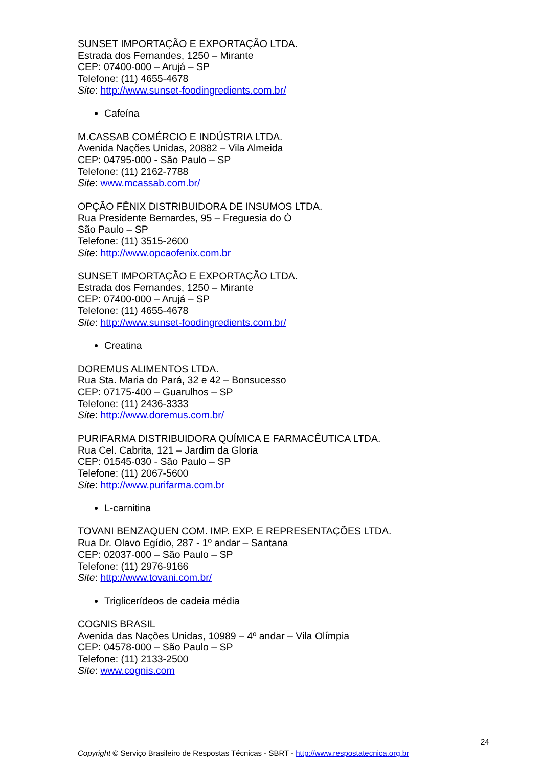SUNSET IMPORTAÇÃO E EXPORTAÇÃO LTDA.
Estrada dos Fernandes, 1250 – Mirante
CEP: 07400-000 – Arujá – SP
Telefone: (11) 4655-4678
Site: http://www.sunset-foodingredients.com.br/
Cafeína
M.CASSAB COMÉRCIO E INDÚSTRIA LTDA.
Avenida Nações Unidas, 20882 – Vila Almeida
CEP: 04795-000 - São Paulo – SP
Telefone: (11) 2162-7788
Site: www.mcassab.com.br/
OPÇÃO FÊNIX DISTRIBUIDORA DE INSUMOS LTDA.
Rua Presidente Bernardes, 95 – Freguesia do Ó
São Paulo – SP
Telefone: (11) 3515-2600
Site: http://www.opcaofenix.com.br
SUNSET IMPORTAÇÃO E EXPORTAÇÃO LTDA.
Estrada dos Fernandes, 1250 – Mirante
CEP: 07400-000 – Arujá – SP
Telefone: (11) 4655-4678
Site: http://www.sunset-foodingredients.com.br/
Creatina
DOREMUS ALIMENTOS LTDA.
Rua Sta. Maria do Pará, 32 e 42 – Bonsucesso
CEP: 07175-400 – Guarulhos – SP
Telefone: (11) 2436-3333
Site: http://www.doremus.com.br/
PURIFARMA DISTRIBUIDORA QUÍMICA E FARMACÊUTICA LTDA.
Rua Cel. Cabrita, 121 – Jardim da Gloria
CEP: 01545-030 - São Paulo – SP
Telefone: (11) 2067-5600
Site: http://www.purifarma.com.br
L-carnitina
TOVANI BENZAQUEN COM. IMP. EXP. E REPRESENTAÇÕES LTDA.
Rua Dr. Olavo Egídio, 287 - 1º andar – Santana
CEP: 02037-000 – São Paulo – SP
Telefone: (11) 2976-9166
Site: http://www.tovani.com.br/
Triglicerídeos de cadeia média
COGNIS BRASIL
Avenida das Nações Unidas, 10989 – 4º andar – Vila Olímpia
CEP: 04578-000 – São Paulo – SP
Telefone: (11) 2133-2500
Site: www.cognis.com
24
Copyright © Serviço Brasileiro de Respostas Técnicas - SBRT - http://www.respostatecnica.org.br